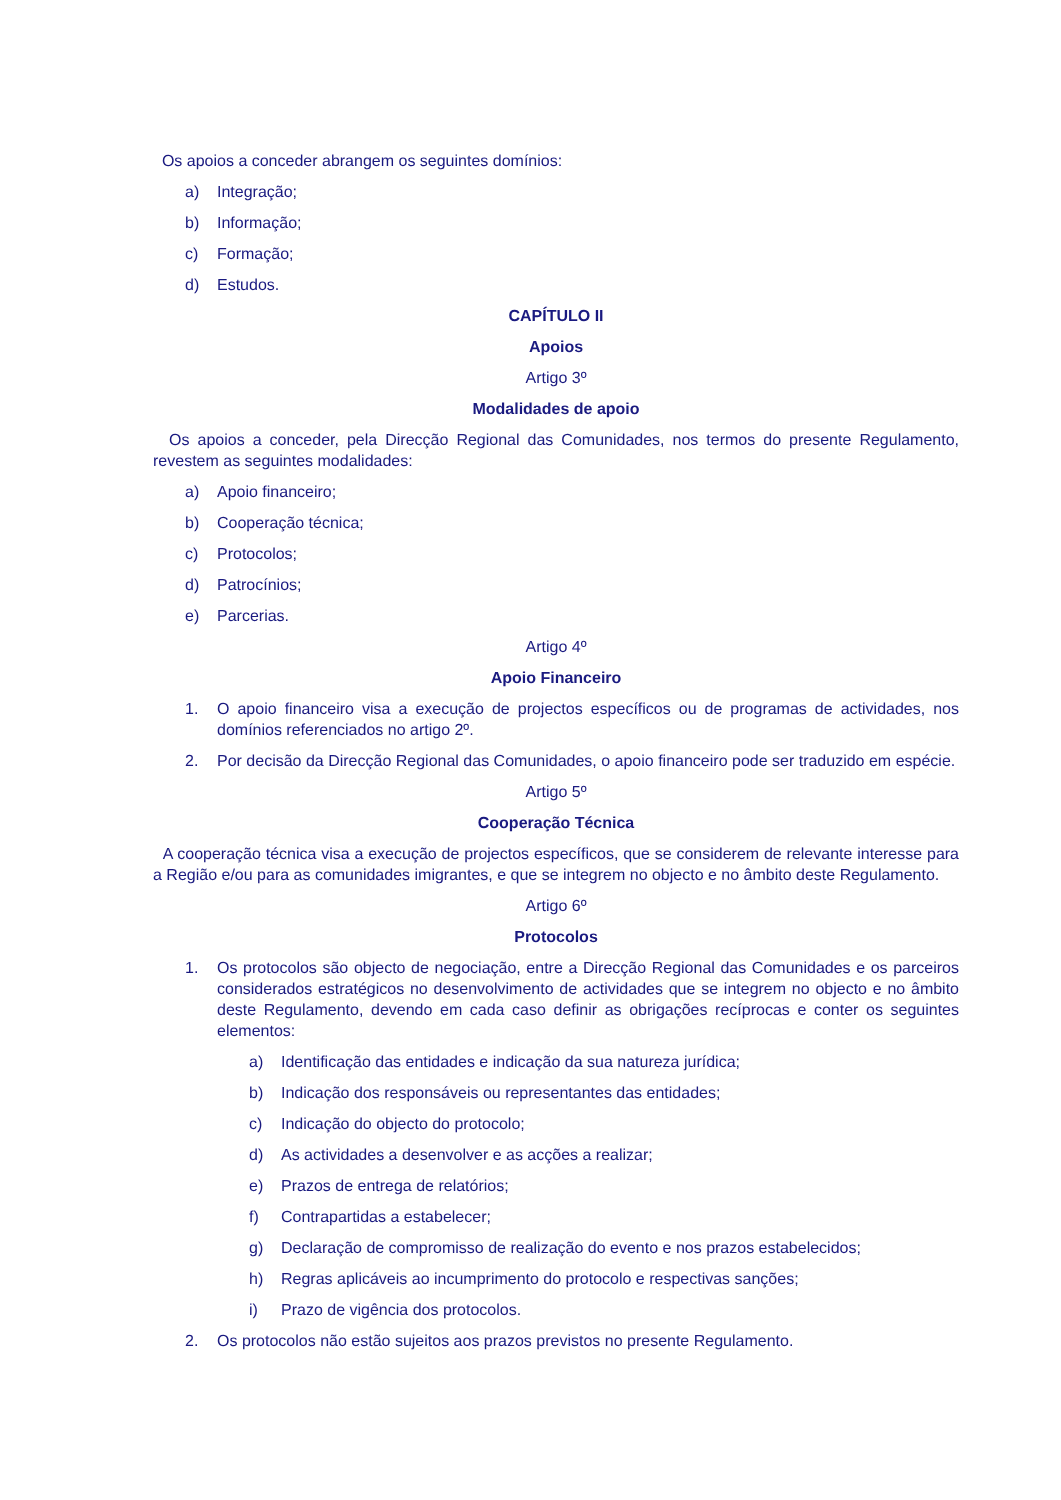Os apoios a conceder abrangem os seguintes domínios:
a) Integração;
b) Informação;
c) Formação;
d) Estudos.
CAPÍTULO II
Apoios
Artigo 3º
Modalidades de apoio
Os apoios a conceder, pela Direcção Regional das Comunidades, nos termos do presente Regulamento, revestem as seguintes modalidades:
a) Apoio financeiro;
b) Cooperação técnica;
c) Protocolos;
d) Patrocínios;
e) Parcerias.
Artigo 4º
Apoio Financeiro
1. O apoio financeiro visa a execução de projectos específicos ou de programas de actividades, nos domínios referenciados no artigo 2º.
2. Por decisão da Direcção Regional das Comunidades, o apoio financeiro pode ser traduzido em espécie.
Artigo 5º
Cooperação Técnica
A cooperação técnica visa a execução de projectos específicos, que se considerem de relevante interesse para a Região e/ou para as comunidades imigrantes, e que se integrem no objecto e no âmbito deste Regulamento.
Artigo 6º
Protocolos
1. Os protocolos são objecto de negociação, entre a Direcção Regional das Comunidades e os parceiros considerados estratégicos no desenvolvimento de actividades que se integrem no objecto e no âmbito deste Regulamento, devendo em cada caso definir as obrigações recíprocas e conter os seguintes elementos:
a) Identificação das entidades e indicação da sua natureza jurídica;
b) Indicação dos responsáveis ou representantes das entidades;
c) Indicação do objecto do protocolo;
d) As actividades a desenvolver e as acções a realizar;
e) Prazos de entrega de relatórios;
f) Contrapartidas a estabelecer;
g) Declaração de compromisso de realização do evento e nos prazos estabelecidos;
h) Regras aplicáveis ao incumprimento do protocolo e respectivas sanções;
i) Prazo de vigência dos protocolos.
2. Os protocolos não estão sujeitos aos prazos previstos no presente Regulamento.